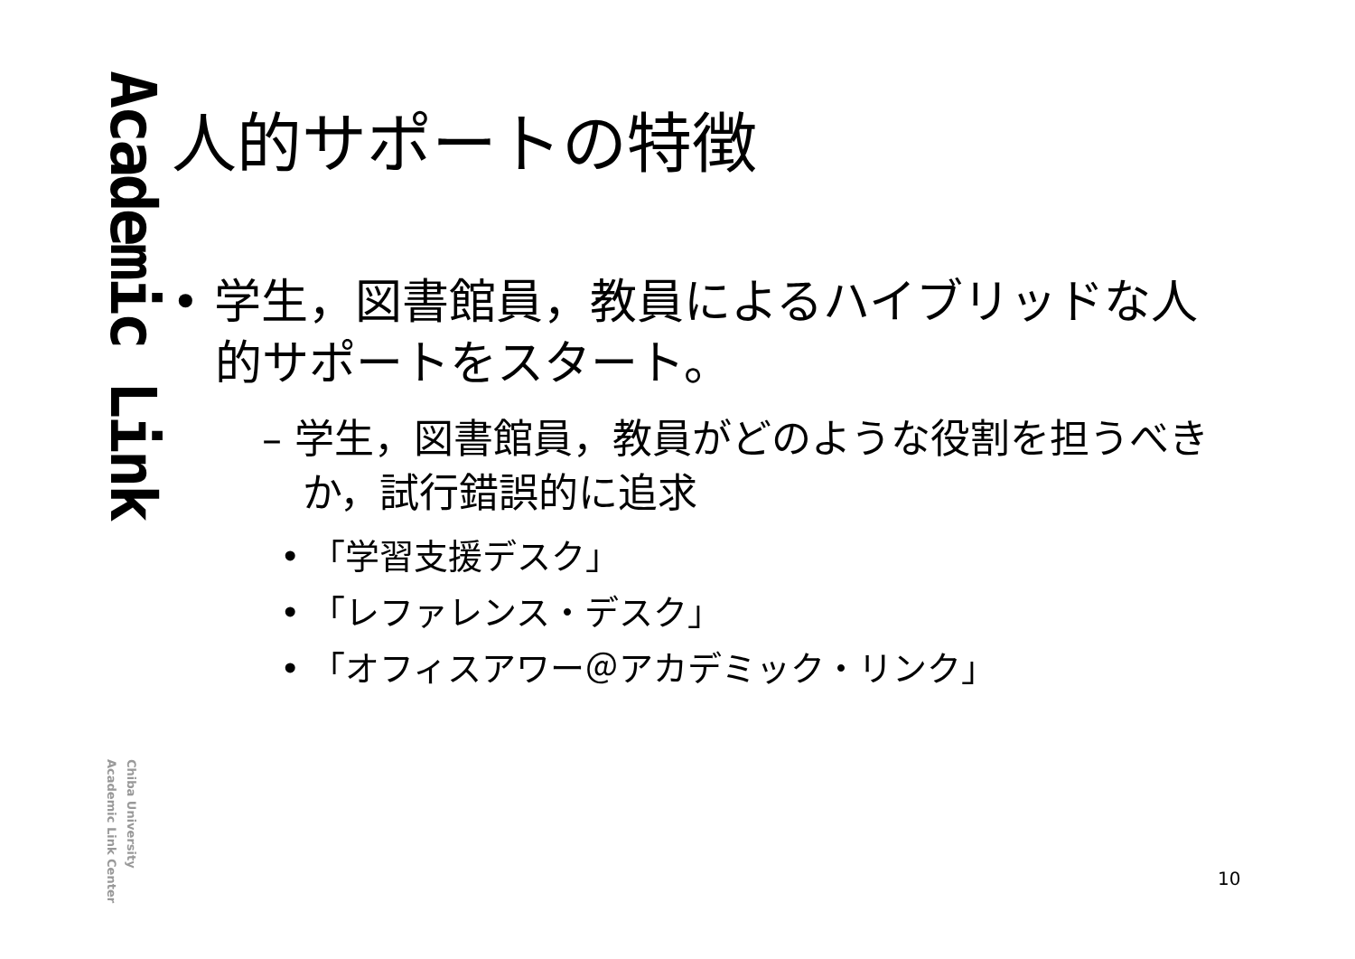Academic Link
Chiba University
Academic Link Center
人的サポートの特徴
• 学生，図書館員，教員によるハイブリッドな人的サポートをスタート。
– 学生，図書館員，教員がどのような役割を担うべきか，試行錯誤的に追求
• 「学習支援デスク」
• 「レファレンス・デスク」
• 「オフィスアワー＠アカデミック・リンク」
10